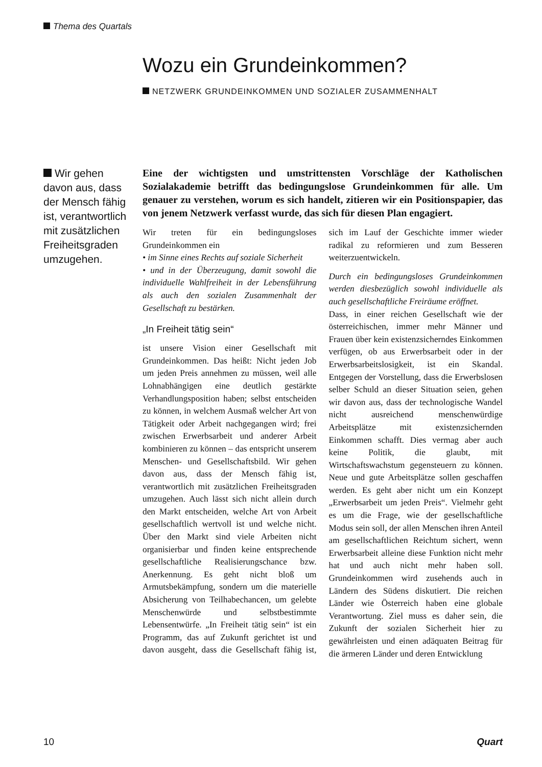Thema des Quartals
Wozu ein Grundeinkommen?
NETZWERK GRUNDEINKOMMEN UND SOZIALER ZUSAMMENHALT
Wir gehen davon aus, dass der Mensch fähig ist, verantwortlich mit zusätzlichen Freiheitsgraden umzugehen.
Eine der wichtigsten und umstrittensten Vorschläge der Katholischen Sozialakademie betrifft das bedingungslose Grundeinkommen für alle. Um genauer zu verstehen, worum es sich handelt, zitieren wir ein Positionspapier, das von jenem Netzwerk verfasst wurde, das sich für diesen Plan engagiert.
Wir treten für ein bedingungsloses Grundeinkommen ein
• im Sinne eines Rechts auf soziale Sicherheit
• und in der Überzeugung, damit sowohl die individuelle Wahlfreiheit in der Lebensführung als auch den sozialen Zusammenhalt der Gesellschaft zu bestärken.
„In Freiheit tätig sein“
ist unsere Vision einer Gesellschaft mit Grundeinkommen. Das heißt: Nicht jeden Job um jeden Preis annehmen zu müssen, weil alle Lohnabhängigen eine deutlich gestärkte Verhandlungsposition haben; selbst entscheiden zu können, in welchem Ausmaß welcher Art von Tätigkeit oder Arbeit nachgegangen wird; frei zwischen Erwerbsarbeit und anderer Arbeit kombinieren zu können – das entspricht unserem Menschen- und Gesellschaftsbild. Wir gehen davon aus, dass der Mensch fähig ist, verantwortlich mit zusätzlichen Freiheitsgraden umzugehen. Auch lässt sich nicht allein durch den Markt entscheiden, welche Art von Arbeit gesellschaftlich wertvoll ist und welche nicht. Über den Markt sind viele Arbeiten nicht organisierbar und finden keine entsprechende gesellschaftliche Realisierungschance bzw. Anerkennung. Es geht nicht bloß um Armutsbekämpfung, sondern um die materielle Absicherung von Teilhabechancen, um gelebte Menschenwürde und selbstbestimmte Lebensentwürfe. „In Freiheit tätig sein“ ist ein Programm, das auf Zukunft gerichtet ist und davon ausgeht, dass die Gesellschaft fähig ist, sich im Lauf der Geschichte immer wieder radikal zu reformieren und zum Besseren weiterzuentwickeln.
Durch ein bedingungsloses Grundeinkommen werden diesbezüglich sowohl individuelle als auch gesellschaftliche Freiräume eröffnet.
Dass, in einer reichen Gesellschaft wie der österreichischen, immer mehr Männer und Frauen über kein existenzsicherndes Einkommen verfügen, ob aus Erwerbsarbeit oder in der Erwerbsarbeitslosigkeit, ist ein Skandal. Entgegen der Vorstellung, dass die Erwerbslosen selber Schuld an dieser Situation seien, gehen wir davon aus, dass der technologische Wandel nicht ausreichend menschenwürdige Arbeitsplätze mit existenzsichernden Einkommen schafft. Dies vermag aber auch keine Politik, die glaubt, mit Wirtschaftswachstum gegensteuern zu können. Neue und gute Arbeitsplätze sollen geschaffen werden. Es geht aber nicht um ein Konzept „Erwerbsarbeit um jeden Preis“. Vielmehr geht es um die Frage, wie der gesellschaftliche Modus sein soll, der allen Menschen ihren Anteil am gesellschaftlichen Reichtum sichert, wenn Erwerbsarbeit alleine diese Funktion nicht mehr hat und auch nicht mehr haben soll. Grundeinkommen wird zusehends auch in Ländern des Südens diskutiert. Die reichen Länder wie Österreich haben eine globale Verantwortung. Ziel muss es daher sein, die Zukunft der sozialen Sicherheit hier zu gewährleisten und einen adäquaten Beitrag für die ärmeren Länder und deren Entwicklung
10 Quart